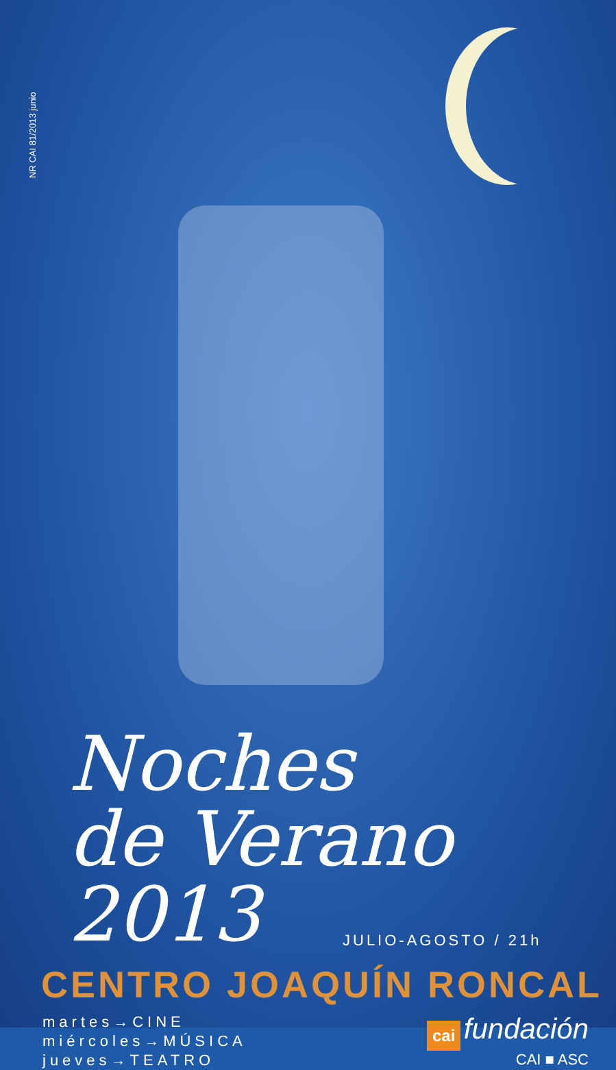NR CAI 81/2013 junio
Noches
de Verano 2013
JULIO-AGOSTO / 21h
CENTRO JOAQUÍN RONCAL
martes→CINE
miércoles→MÚSICA
jueves→TEATRO
cai fundación
CAI ■ ASC